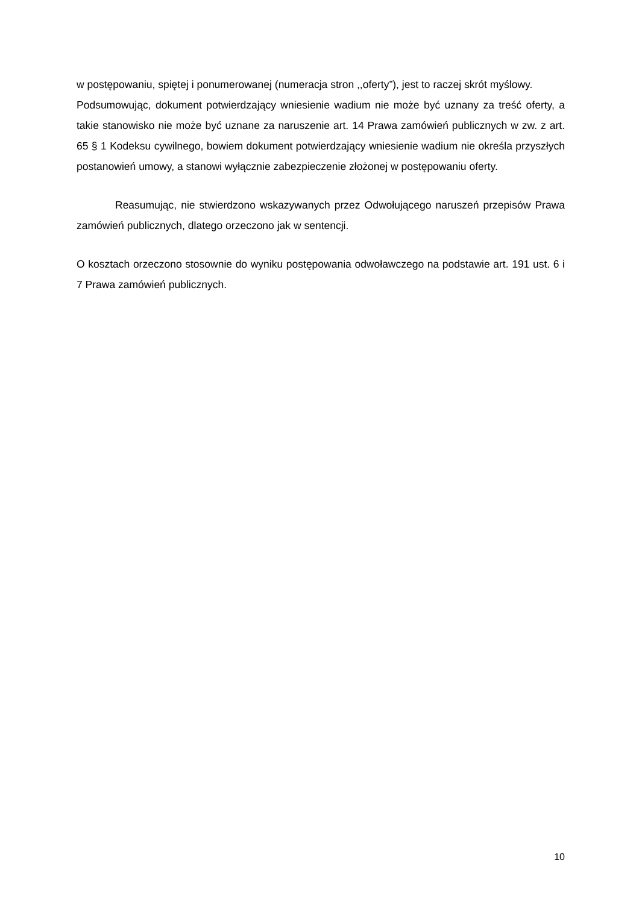w postępowaniu, spiętej i ponumerowanej (numeracja stron ,,oferty”), jest to raczej skrót myślowy.
Podsumowując, dokument potwierdzający wniesienie wadium nie może być uznany za treść oferty, a takie stanowisko nie może być uznane za naruszenie art. 14 Prawa zamówień publicznych w zw. z art. 65 § 1 Kodeksu cywilnego, bowiem dokument potwierdzający wniesienie wadium nie określa przyszłych postanowień umowy, a stanowi wyłącznie zabezpieczenie złożonej w postępowaniu oferty.
Reasumując, nie stwierdzono wskazywanych przez Odwołującego naruszeń przepisów Prawa zamówień publicznych, dlatego orzeczono jak w sentencji.
O kosztach orzeczono stosownie do wyniku postępowania odwoławczego na podstawie art. 191 ust. 6 i 7 Prawa zamówień publicznych.
10